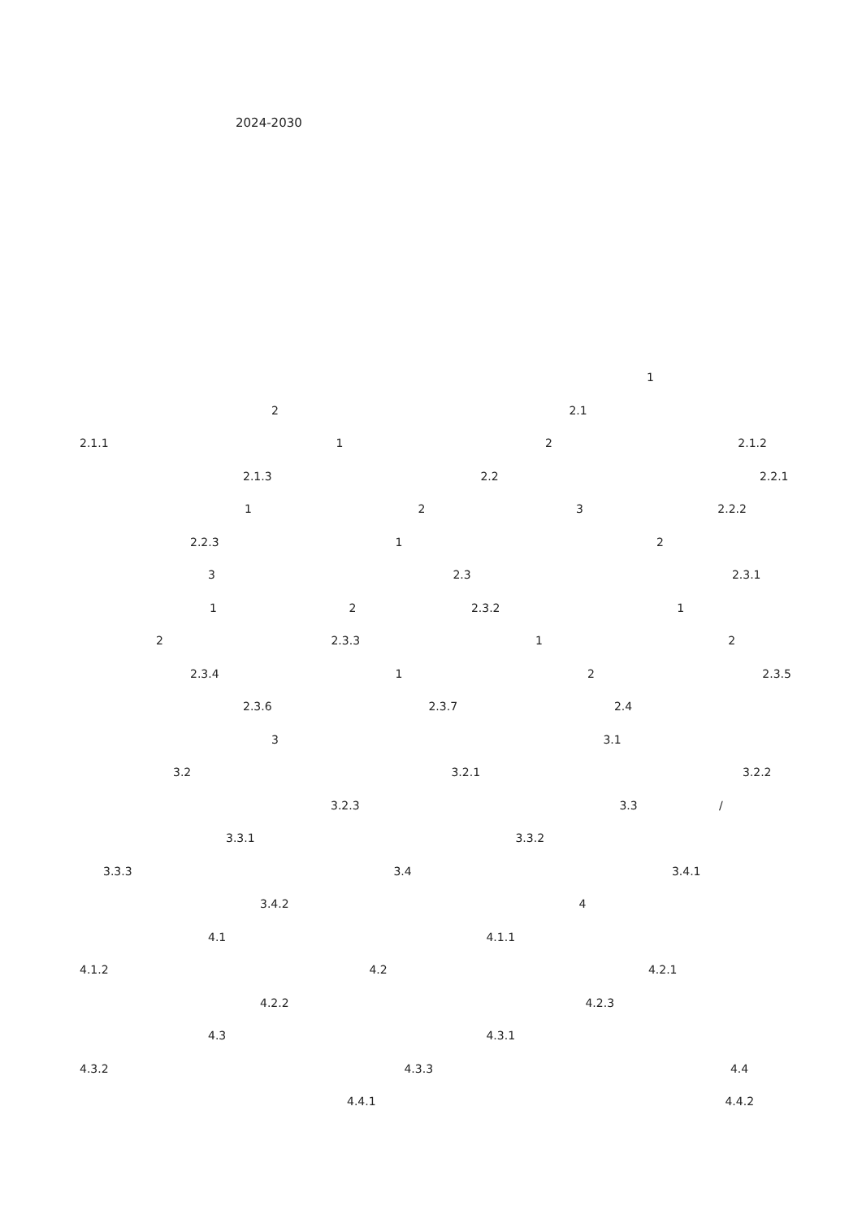2024-2030
1
2 2.1
2.1.1 1 2 2.1.2
2.1.3 2.2 2.2.1
1 2 3 2.2.2
2.2.3 1 2
3 2.3 2.3.1
1 2 2.3.2 1
2 2.3.3 1 2
2.3.4 1 2 2.3.5
2.3.6 2.3.7 2.4
3 3.1
3.2 3.2.1 3.2.2
3.2.3 3.3 /
3.3.1 3.3.2
3.3.3 3.4 3.4.1
3.4.2 4
4.1 4.1.1
4.1.2 4.2 4.2.1
4.2.2 4.2.3
4.3 4.3.1
4.3.2 4.3.3 4.4
4.4.1 4.4.2